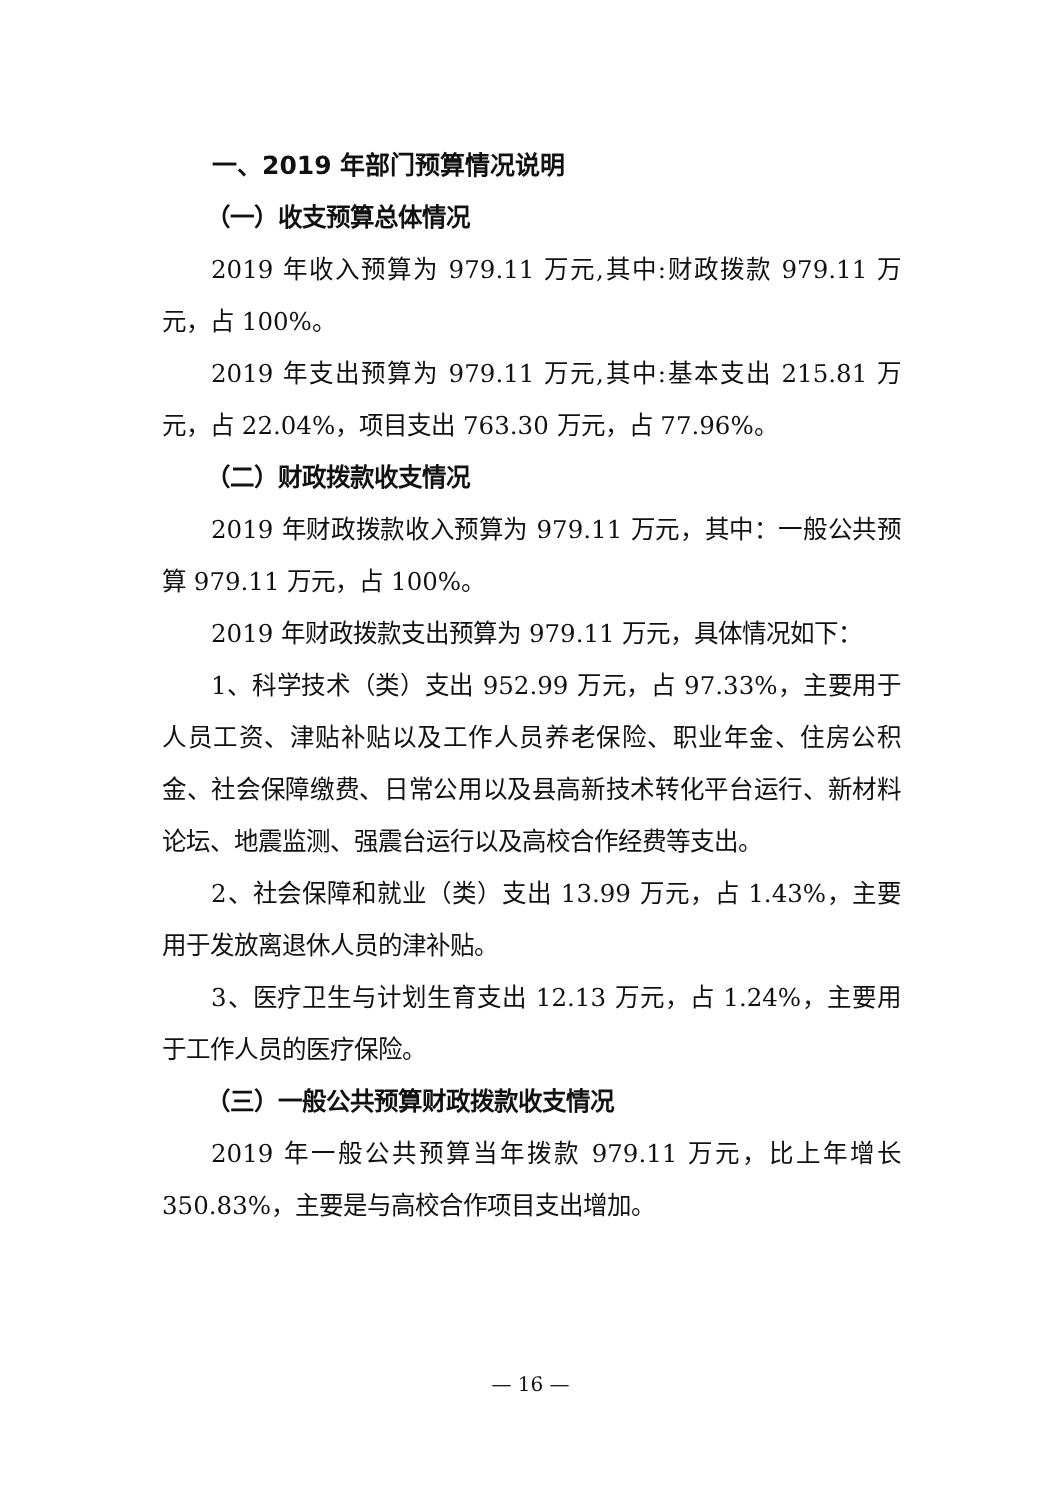一、2019 年部门预算情况说明
（一）收支预算总体情况
2019 年收入预算为 979.11 万元,其中:财政拨款 979.11 万元，占 100%。
2019 年支出预算为 979.11 万元,其中:基本支出 215.81 万元，占 22.04%，项目支出 763.30 万元，占 77.96%。
（二）财政拨款收支情况
2019 年财政拨款收入预算为 979.11 万元，其中：一般公共预算 979.11 万元，占 100%。
2019 年财政拨款支出预算为 979.11 万元，具体情况如下：
1、科学技术（类）支出 952.99 万元，占 97.33%，主要用于人员工资、津贴补贴以及工作人员养老保险、职业年金、住房公积金、社会保障缴费、日常公用以及县高新技术转化平台运行、新材料论坛、地震监测、强震台运行以及高校合作经费等支出。
2、社会保障和就业（类）支出 13.99 万元，占 1.43%，主要用于发放离退休人员的津补贴。
3、医疗卫生与计划生育支出 12.13 万元，占 1.24%，主要用于工作人员的医疗保险。
（三）一般公共预算财政拨款收支情况
2019 年一般公共预算当年拨款 979.11 万元，比上年增长 350.83%，主要是与高校合作项目支出增加。
— 16 —